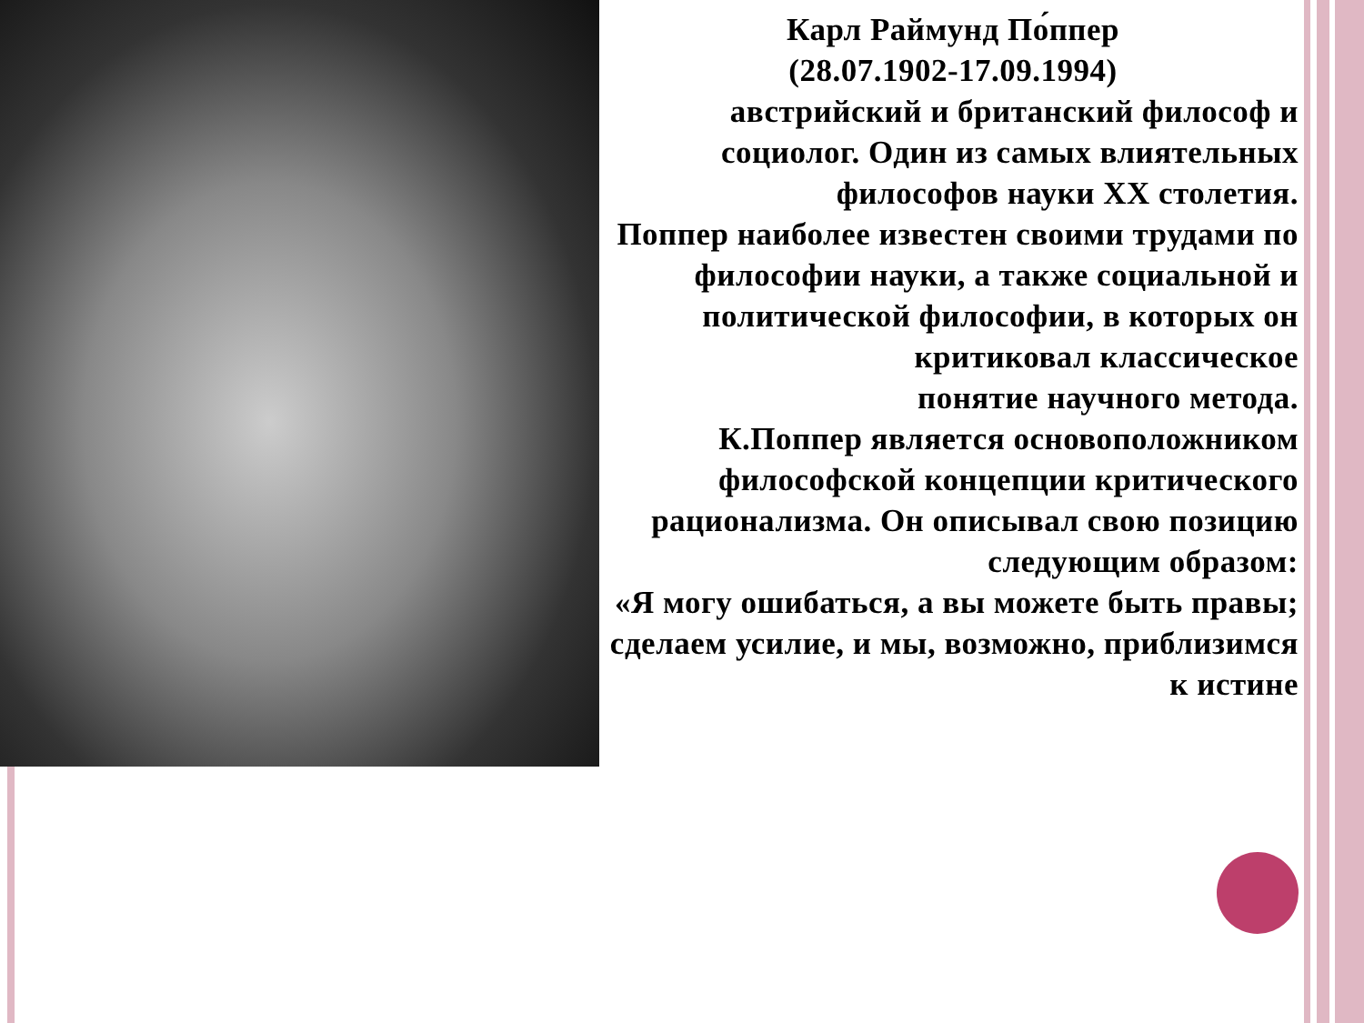Карл Раймунд По́ппер
(28.07.1902-17.09.1994)
австрийский и британский философ и социолог. Один из самых влиятельных философов науки XX столетия.
Поппер наиболее известен своими трудами по философии науки, а также социальной и политической философии, в которых он критиковал классическое
понятие научного метода.
К.Поппер является основоположником философской концепции критического рационализма. Он описывал свою позицию следующим образом:
«Я могу ошибаться, а вы можете быть правы; сделаем усилие, и мы, возможно, приблизимся к истине